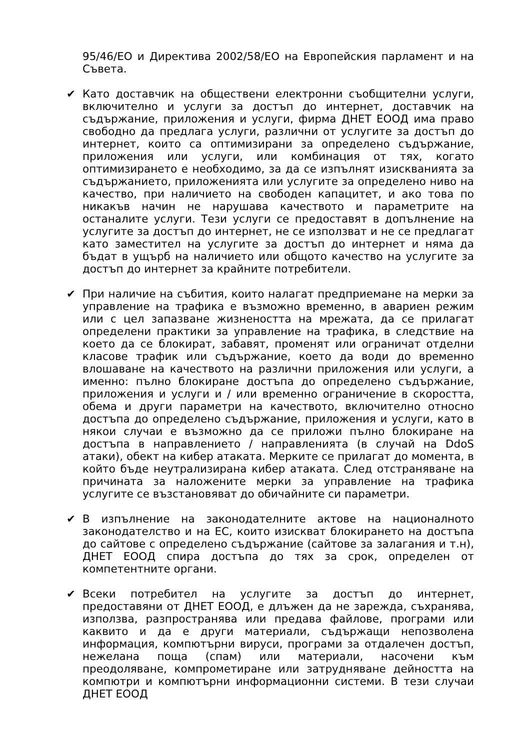95/46/ЕО и Директива 2002/58/ЕО на Европейския парламент и на Съвета.
✔ Като доставчик на обществени електронни съобщителни услуги, включително и услуги за достъп до интернет, доставчик на съдържание, приложения и услуги, фирма ДНЕТ ЕООД има право свободно да предлага услуги, различни от услугите за достъп до интернет, които са оптимизирани за определено съдържание, приложения или услуги, или комбинация от тях, когато оптимизирането е необходимо, за да се изпълнят изискванията за съдържанието, приложенията или услугите за определено ниво на качество, при наличието на свободен капацитет, и ако това по никакъв начин не нарушава качеството и параметрите на останалите услуги. Тези услуги се предоставят в допълнение на услугите за достъп до интернет, не се използват и не се предлагат като заместител на услугите за достъп до интернет и няма да бъдат в ущърб на наличието или общото качество на услугите за достъп до интернет за крайните потребители.
✔ При наличие на събития, които налагат предприемане на мерки за управление на трафика е възможно временно, в авариен режим или с цел запазване жизнеността на мрежата, да се прилагат определени практики за управление на трафика, в следствие на което да се блокират, забавят, променят или ограничат отделни класове трафик или съдържание, което да води до временно влошаване на качеството на различни приложения или услуги, а именно: пълно блокиране достъпа до определено съдържание, приложения и услуги и / или временно ограничение в скоростта, обема и други параметри на качеството, включително относно достъпа до определено съдържание, приложения и услуги, като в някои случаи е възможно да се приложи пълно блокиране на достъпа в направлението / направленията (в случай на DdoS атаки), обект на кибер атаката. Мерките се прилагат до момента, в който бъде неутрализирана кибер атаката. След отстраняване на причината за наложените мерки за управление на трафика услугите се възстановяват до обичайните си параметри.
✔ В изпълнение на законодателните актове на националното законодателство и на ЕС, които изискват блокирането на достъпа до сайтове с определено съдържание (сайтове за залагания и т.н), ДНЕТ ЕООД спира достъпа до тях за срок, определен от компетентните органи.
✔ Всеки потребител на услугите за достъп до интернет, предоставяни от ДНЕТ ЕООД, е длъжен да не зарежда, съхранява, използва, разпространява или предава файлове, програми или каквито и да е други материали, съдържащи непозволена информация, компютърни вируси, програми за отдалечен достъп, нежелана поща (спам) или материали, насочени към преодоляване, компрометиране или затрудняване дейността на компютри и компютърни информационни системи. В тези случаи ДНЕТ ЕООД